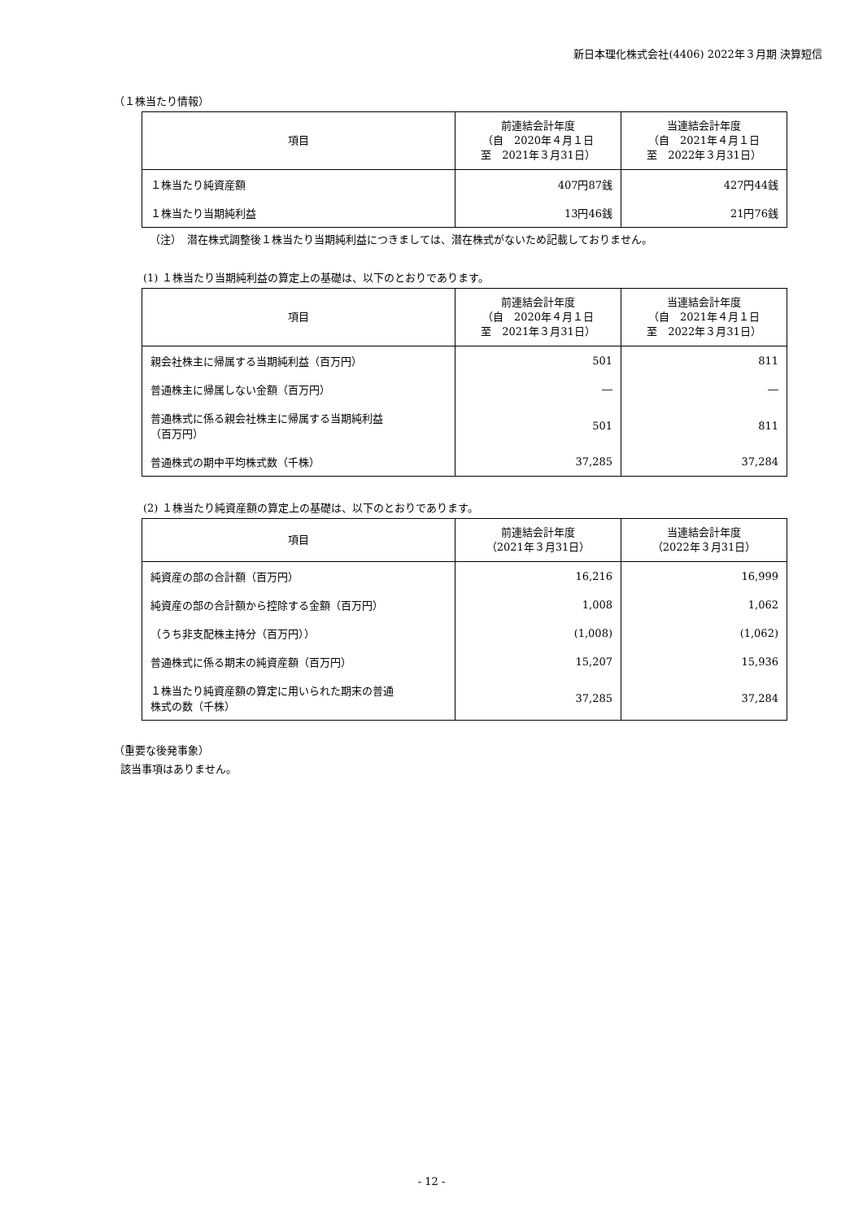新日本理化株式会社(4406) 2022年３月期 決算短信
（１株当たり情報）
| 項目 | 前連結会計年度 （自 2020年４月１日 至 2021年３月31日） | 当連結会計年度 （自 2021年４月１日 至 2022年３月31日） |
| --- | --- | --- |
| １株当たり純資産額 | 407円87銭 | 427円44銭 |
| １株当たり当期純利益 | 13円46銭 | 21円76銭 |
（注）　潜在株式調整後１株当たり当期純利益につきましては、潜在株式がないため記載しておりません。
(1) １株当たり当期純利益の算定上の基礎は、以下のとおりであります。
| 項目 | 前連結会計年度 （自 2020年４月１日 至 2021年３月31日） | 当連結会計年度 （自 2021年４月１日 至 2022年３月31日） |
| --- | --- | --- |
| 親会社株主に帰属する当期純利益（百万円） | 501 | 811 |
| 普通株主に帰属しない金額（百万円） | ― | ― |
| 普通株式に係る親会社株主に帰属する当期純利益 （百万円） | 501 | 811 |
| 普通株式の期中平均株式数（千株） | 37,285 | 37,284 |
(2) １株当たり純資産額の算定上の基礎は、以下のとおりであります。
| 項目 | 前連結会計年度 （2021年３月31日） | 当連結会計年度 （2022年３月31日） |
| --- | --- | --- |
| 純資産の部の合計額（百万円） | 16,216 | 16,999 |
| 純資産の部の合計額から控除する金額（百万円） | 1,008 | 1,062 |
| （うち非支配株主持分（百万円）） | (1,008) | (1,062) |
| 普通株式に係る期末の純資産額（百万円） | 15,207 | 15,936 |
| １株当たり純資産額の算定に用いられた期末の普通 株式の数（千株） | 37,285 | 37,284 |
（重要な後発事象）
該当事項はありません。
- 12 -